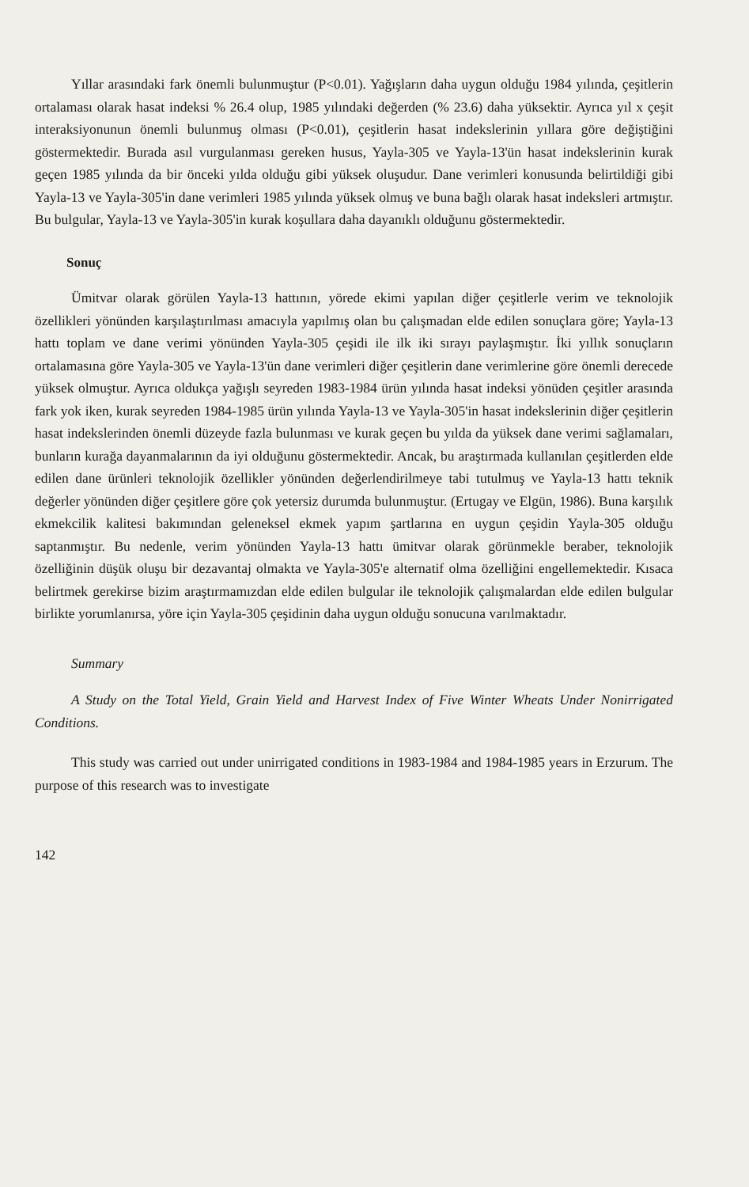Yıllar arasındaki fark önemli bulunmuştur (P<0.01). Yağışların daha uygun olduğu 1984 yılında, çeşitlerin ortalaması olarak hasat indeksi % 26.4 olup, 1985 yılındaki değerden (% 23.6) daha yüksektir. Ayrıca yıl x çeşit interaksiyonunun önemli bulunmuş olması (P<0.01), çeşitlerin hasat indekslerinin yıllara göre değiştiğini göstermektedir. Burada asıl vurgulanması gereken husus, Yayla-305 ve Yayla-13'ün hasat indekslerinin kurak geçen 1985 yılında da bir önceki yılda olduğu gibi yüksek oluşudur. Dane verimleri konusunda belirtildiği gibi Yayla-13 ve Yayla-305'in dane verimleri 1985 yılında yüksek olmuş ve buna bağlı olarak hasat indeksleri artmıştır. Bu bulgular, Yayla-13 ve Yayla-305'in kurak koşullara daha dayanıklı olduğunu göstermektedir.
Sonuç
Ümitvar olarak görülen Yayla-13 hattının, yörede ekimi yapılan diğer çeşitlerle verim ve teknolojik özellikleri yönünden karşılaştırılması amacıyla yapılmış olan bu çalışmadan elde edilen sonuçlara göre; Yayla-13 hattı toplam ve dane verimi yönünden Yayla-305 çeşidi ile ilk iki sırayı paylaşmıştır. İki yıllık sonuçların ortalamasına göre Yayla-305 ve Yayla-13'ün dane verimleri diğer çeşitlerin dane verimlerine göre önemli derecede yüksek olmuştur. Ayrıca oldukça yağışlı seyreden 1983-1984 ürün yılında hasat indeksi yönüden çeşitler arasında fark yok iken, kurak seyreden 1984-1985 ürün yılında Yayla-13 ve Yayla-305'in hasat indekslerinin diğer çeşitlerin hasat indekslerinden önemli düzeyde fazla bulunması ve kurak geçen bu yılda da yüksek dane verimi sağlamaları, bunların kurağa dayanmalarının da iyi olduğunu göstermektedir. Ancak, bu araştırmada kullanılan çeşitlerden elde edilen dane ürünleri teknolojik özellikler yönünden değerlendirilmeye tabi tutulmuş ve Yayla-13 hattı teknik değerler yönünden diğer çeşitlere göre çok yetersiz durumda bulunmuştur. (Ertugay ve Elgün, 1986). Buna karşılık ekmekcilik kalitesi bakımından geleneksel ekmek yapım şartlarına en uygun çeşidin Yayla-305 olduğu saptanmıştır. Bu nedenle, verim yönünden Yayla-13 hattı ümitvar olarak görünmekle beraber, teknolojik özelliğinin düşük oluşu bir dezavantaj olmakta ve Yayla-305'e alternatif olma özelliğini engellemektedir. Kısaca belirtmek gerekirse bizim araştırmamızdan elde edilen bulgular ile teknolojik çalışmalardan elde edilen bulgular birlikte yorumlanırsa, yöre için Yayla-305 çeşidinin daha uygun olduğu sonucuna varılmaktadır.
Summary
A Study on the Total Yield, Grain Yield and Harvest Index of Five Winter Wheats Under Nonirrigated Conditions.
This study was carried out under unirrigated conditions in 1983-1984 and 1984-1985 years in Erzurum. The purpose of this research was to investigate
142